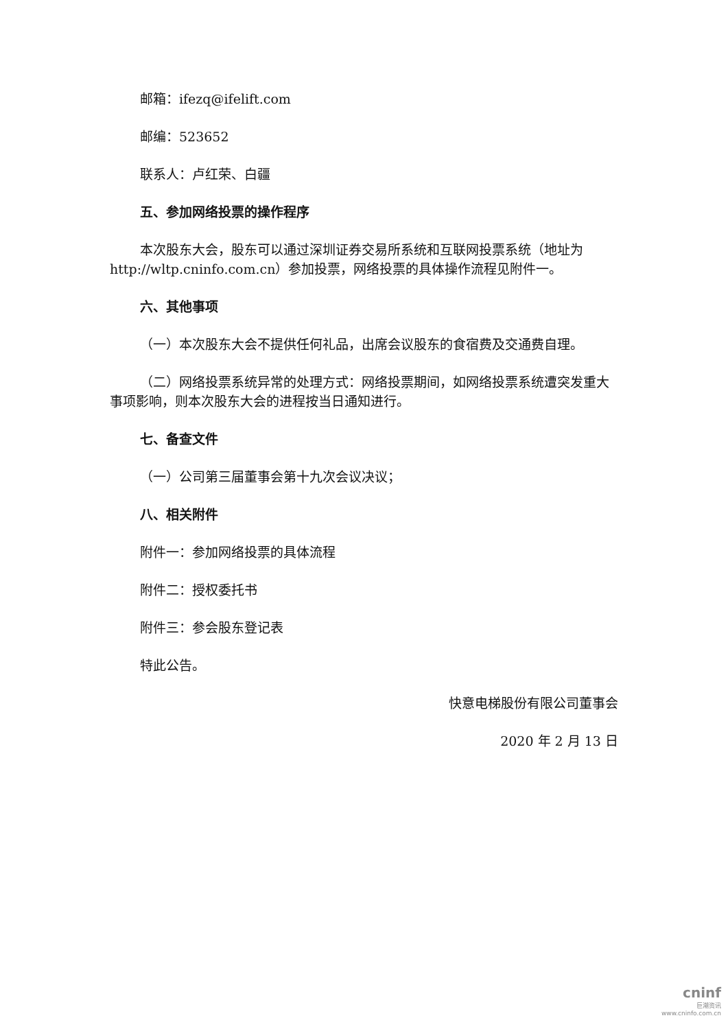邮箱：ifezq@ifelift.com
邮编：523652
联系人：卢红荣、白疆
五、参加网络投票的操作程序
本次股东大会，股东可以通过深圳证券交易所系统和互联网投票系统（地址为 http://wltp.cninfo.com.cn）参加投票，网络投票的具体操作流程见附件一。
六、其他事项
（一）本次股东大会不提供任何礼品，出席会议股东的食宿费及交通费自理。
（二）网络投票系统异常的处理方式：网络投票期间，如网络投票系统遭突发重大事项影响，则本次股东大会的进程按当日通知进行。
七、备查文件
（一）公司第三届董事会第十九次会议决议；
八、相关附件
附件一：参加网络投票的具体流程
附件二：授权委托书
附件三：参会股东登记表
特此公告。
快意电梯股份有限公司董事会
2020 年 2 月 13 日
cninf
巨潮资讯
www.cninfo.com.cn